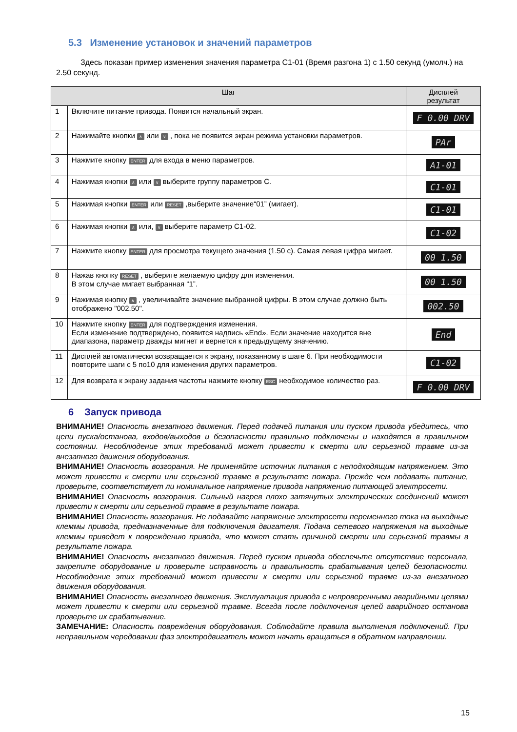5.3 Изменение установок и значений параметров
Здесь показан пример изменения значения параметра C1-01 (Время разгона 1) с 1.50 секунд (умолч.) на 2.50 секунд.
| Шаг | | Дисплей результат |
| --- | --- | --- |
| 1 | Включите питание привода. Появится начальный экран. | F 0.00 DRV |
| 2 | Нажимайте кнопки ∧ или ∨ , пока не появится экран режима установки параметров. | PAr |
| 3 | Нажмите кнопку ENTER для входа в меню параметров. | A1-01 |
| 4 | Нажимая кнопки ∧ или ∨ выберите группу параметров С. | C1-01 |
| 5 | Нажимая кнопки ENTER или RESET ,выберите значение“01” (мигает). | C1-01 |
| 6 | Нажимая кнопки ∧ или, ∨ выберите параметр C1-02. | C1-02 |
| 7 | Нажмите кнопку ENTER для просмотра текущего значения (1.50 с). Самая левая цифра мигает. | 00 1.50 |
| 8 | Нажав кнопку RESET , выберите желаемую цифру для изменения. В этом случае мигает выбранная “1”. | 00 1.50 |
| 9 | Нажимая кнопку ∧ , увеличивайте значение выбранной цифры. В этом случае должно быть отображено "002.50". | 002.50 |
| 10 | Нажмите кнопку ENTER для подтверждения изменения. Если изменение подтверждено, появится надпись «End». Если значение находится вне диапазона, параметр дважды мигнет и вернется к предыдущему значению. | End |
| 11 | Дисплей автоматически возвращается к экрану, показанному в шаге 6. При необходимости повторите шаги с 5 по10 для изменения других параметров. | C1-02 |
| 12 | Для возврата к экрану задания частоты нажмите кнопку ESC необходимое количество раз. | F 0.00 DRV |
6 Запуск привода
ВНИМАНИЕ! Опасность внезапного движения. Перед подачей питания или пуском привода убедитесь, что цепи пуска/останова, входов/выходов и безопасности правильно подключены и находятся в правильном состоянии. Несоблюдение этих требований может привести к смерти или серьезной травме из-за внезапного движения оборудования.
ВНИМАНИЕ! Опасность возгорания. Не применяйте источник питания с неподходящим напряжением. Это может привести к смерти или серьезной травме в результате пожара. Прежде чем подавать питание, проверьте, соответствует ли номинальное напряжение привода напряжению питающей электросети.
ВНИМАНИЕ! Опасность возгорания. Сильный нагрев плохо затянутых электрических соединений может привести к смерти или серьезной травме в результате пожара.
ВНИМАНИЕ! Опасность возгорания. Не подавайте напряжение электросети переменного тока на выходные клеммы привода, предназначенные для подключения двигателя. Подача сетевого напряжения на выходные клеммы приведет к повреждению привода, что может стать причиной смерти или серьезной травмы в результате пожара.
ВНИМАНИЕ! Опасность внезапного движения. Перед пуском привода обеспечьте отсутствие персонала, закрепите оборудование и проверьте исправность и правильность срабатывания цепей безопасности. Несоблюдение этих требований может привести к смерти или серьезной травме из-за внезапного движения оборудования.
ВНИМАНИЕ! Опасность внезапного движения. Эксплуатация привода с непроверенными аварийными цепями может привести к смерти или серьезной травме. Всегда после подключения цепей аварийного останова проверьте их срабатывание.
ЗАМЕЧАНИЕ: Опасность повреждения оборудования. Соблюдайте правила выполнения подключений. При неправильном чередовании фаз электродвигатель может начать вращаться в обратном направлении.
15